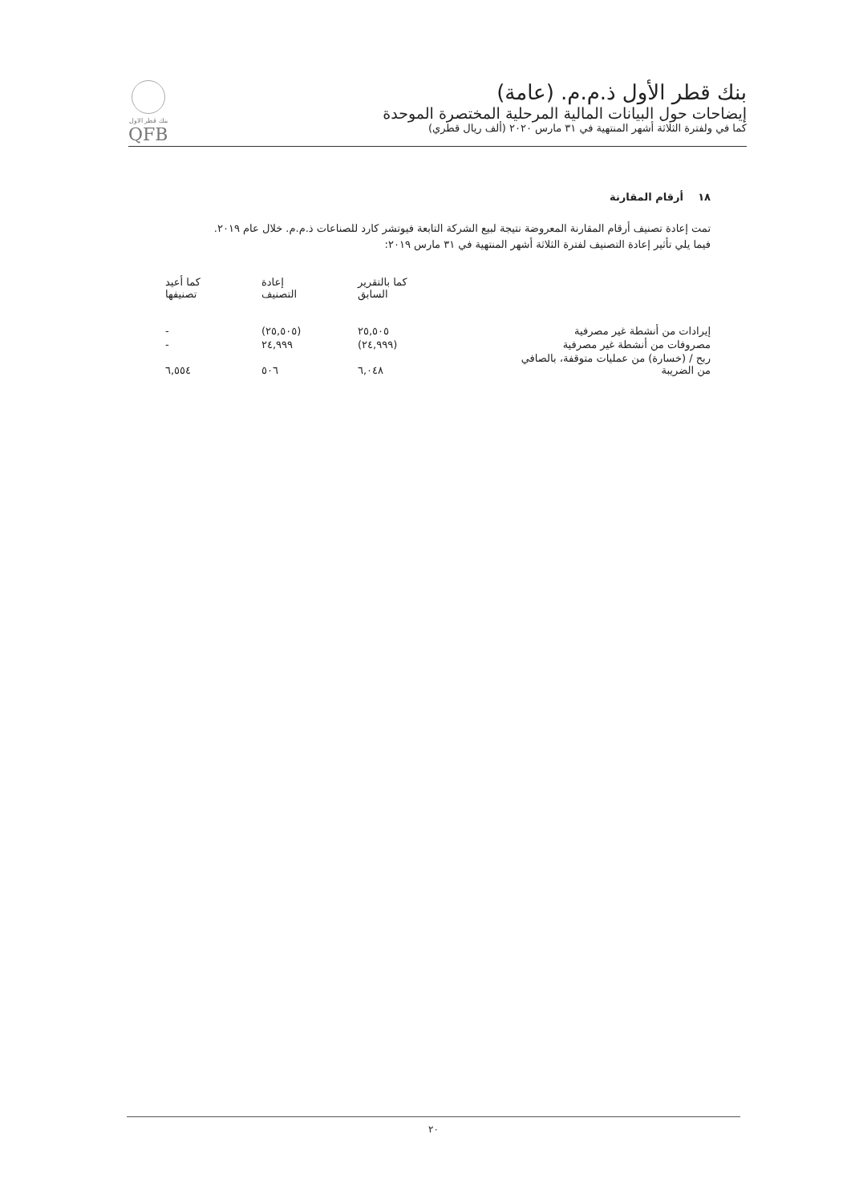بنك قطر الأول ذ.م.م. (عامة)
إيضاحات حول البيانات المالية المرحلية المختصرة الموحدة
كما في ولفترة الثلاثة أشهر المنتهية في ٣١ مارس ٢٠٢٠ (ألف ريال قطري)
بنك قطر الاول
QFB
١٨ أرقام المقارنة
تمت إعادة تصنيف أرقام المقارنة المعروضة نتيجة لبيع الشركة التابعة فيوتشر كارد للصناعات ذ.م.م. خلال عام ٢٠١٩.
فيما يلي تأثير إعادة التصنيف لفترة الثلاثة أشهر المنتهية في ٣١ مارس ٢٠١٩:
| | كما بالتقرير السابق | إعادة التصنيف | كما أعيد تصنيفها |
| --- | --- | --- | --- |
| إيرادات من أنشطة غير مصرفية | ٢٥,٥٠٥ | (٢٥,٥٠٥) | - |
| مصروفات من أنشطة غير مصرفية | (٢٤,٩٩٩) | ٢٤,٩٩٩ | - |
| ربح / (خسارة) من عمليات متوقفة، بالصافي من الضريبة | ٦,٠٤٨ | ٥٠٦ | ٦,٥٥٤ |
٢٠